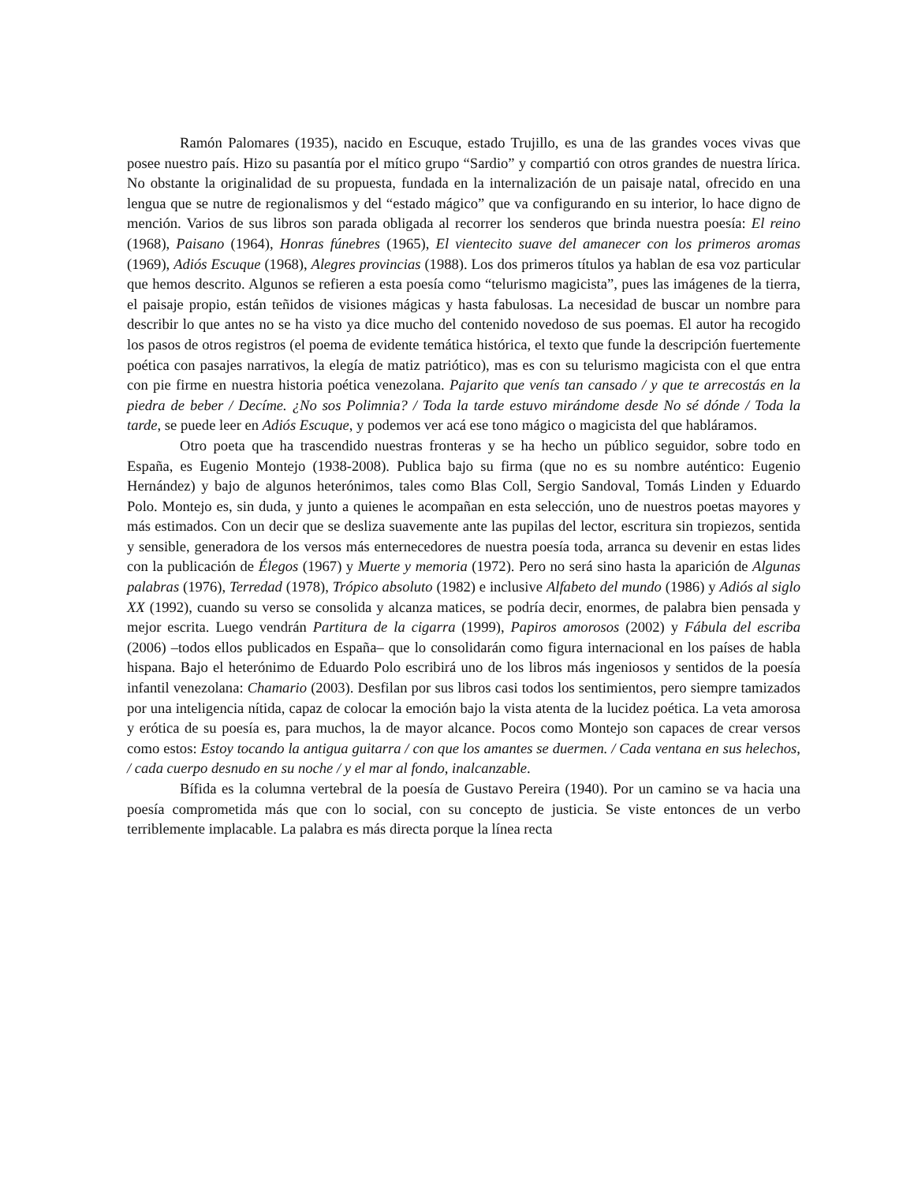Ramón Palomares (1935), nacido en Escuque, estado Trujillo, es una de las grandes voces vivas que posee nuestro país. Hizo su pasantía por el mítico grupo “Sardio” y compartió con otros grandes de nuestra lírica. No obstante la originalidad de su propuesta, fundada en la internalización de un paisaje natal, ofrecido en una lengua que se nutre de regionalismos y del “estado mágico” que va configurando en su interior, lo hace digno de mención. Varios de sus libros son parada obligada al recorrer los senderos que brinda nuestra poesía: El reino (1968), Paisano (1964), Honras fúnebres (1965), El vientecito suave del amanecer con los primeros aromas (1969), Adiós Escuque (1968), Alegres provincias (1988). Los dos primeros títulos ya hablan de esa voz particular que hemos descrito. Algunos se refieren a esta poesía como “telurismo magicista”, pues las imágenes de la tierra, el paisaje propio, están teñidos de visiones mágicas y hasta fabulosas. La necesidad de buscar un nombre para describir lo que antes no se ha visto ya dice mucho del contenido novedoso de sus poemas. El autor ha recogido los pasos de otros registros (el poema de evidente temática histórica, el texto que funde la descripción fuertemente poética con pasajes narrativos, la elegía de matiz patriótico), mas es con su telurismo magicista con el que entra con pie firme en nuestra historia poética venezolana. Pajarito que venís tan cansado / y que te arrecostás en la piedra de beber / Decíme. ¿No sos Polimnia? / Toda la tarde estuvo mirándome desde No sé dónde / Toda la tarde, se puede leer en Adiós Escuque, y podemos ver acá ese tono mágico o magicista del que habláramos.
Otro poeta que ha trascendido nuestras fronteras y se ha hecho un público seguidor, sobre todo en España, es Eugenio Montejo (1938-2008). Publica bajo su firma (que no es su nombre auténtico: Eugenio Hernández) y bajo de algunos heterónimos, tales como Blas Coll, Sergio Sandoval, Tomás Linden y Eduardo Polo. Montejo es, sin duda, y junto a quienes le acompañan en esta selección, uno de nuestros poetas mayores y más estimados. Con un decir que se desliza suavemente ante las pupilas del lector, escritura sin tropiezos, sentida y sensible, generadora de los versos más enternecedores de nuestra poesía toda, arranca su devenir en estas lides con la publicación de Élegos (1967) y Muerte y memoria (1972). Pero no será sino hasta la aparición de Algunas palabras (1976), Terredad (1978), Trópico absoluto (1982) e inclusive Alfabeto del mundo (1986) y Adiós al siglo XX (1992), cuando su verso se consolida y alcanza matices, se podría decir, enormes, de palabra bien pensada y mejor escrita. Luego vendrán Partitura de la cigarra (1999), Papiros amorosos (2002) y Fábula del escriba (2006) –todos ellos publicados en España– que lo consolidarán como figura internacional en los países de habla hispana. Bajo el heterónimo de Eduardo Polo escribirá uno de los libros más ingeniosos y sentidos de la poesía infantil venezolana: Chamario (2003). Desfilan por sus libros casi todos los sentimientos, pero siempre tamizados por una inteligencia nítida, capaz de colocar la emoción bajo la vista atenta de la lucidez poética. La veta amorosa y erótica de su poesía es, para muchos, la de mayor alcance. Pocos como Montejo son capaces de crear versos como estos: Estoy tocando la antigua guitarra / con que los amantes se duermen. / Cada ventana en sus helechos, / cada cuerpo desnudo en su noche / y el mar al fondo, inalcanzable.
Bífida es la columna vertebral de la poesía de Gustavo Pereira (1940). Por un camino se va hacia una poesía comprometida más que con lo social, con su concepto de justicia. Se viste entonces de un verbo terriblemente implacable. La palabra es más directa porque la línea recta